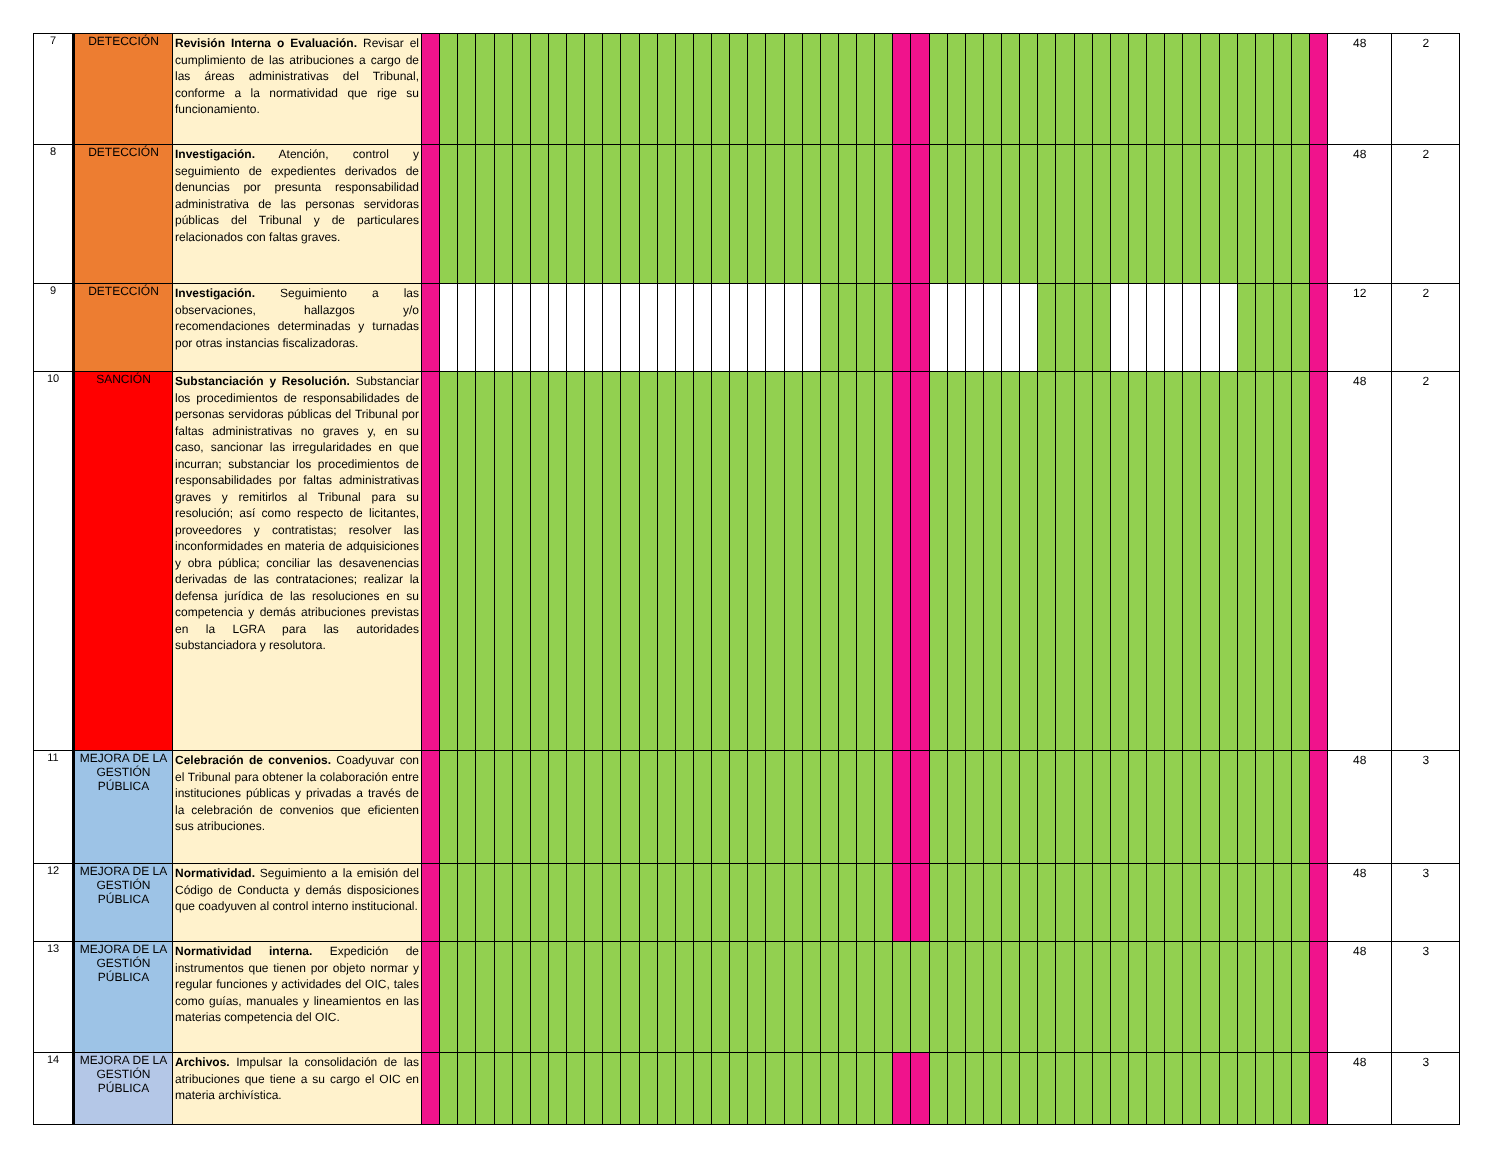| 7 | DETECCIÓN | Revisión Interna o Evaluación. Revisar el cumplimiento de las atribuciones a cargo de las áreas administrativas del Tribunal, conforme a la normatividad que rige su funcionamiento. | | | | | | | | | | | | | | | | | | | | | | | | | | | | | | | | | | | | | | | | | | | | | | | | | | | 48 | 2 |
| 8 | DETECCIÓN | Investigación. Atención, control y seguimiento de expedientes derivados de denuncias por presunta responsabilidad administrativa de las personas servidoras públicas del Tribunal y de particulares relacionados con faltas graves. | | | | | | | | | | | | | | | | | | | | | | | | | | | | | | | | | | | | | | | | | | | | | | | | | | | 48 | 2 |
| 9 | DETECCIÓN | Investigación. Seguimiento a las observaciones, hallazgos y/o recomendaciones determinadas y turnadas por otras instancias fiscalizadoras. | | | | | | | | | | | | | | | | | | | | | | | | | | | | | | | | | | | | | | | | | | | | | | | | | | | 12 | 2 |
| 10 | SANCIÓN | Substanciación y Resolución. Substanciar los procedimientos de responsabilidades de personas servidoras públicas del Tribunal por faltas administrativas no graves y, en su caso, sancionar las irregularidades en que incurran; substanciar los procedimientos de responsabilidades por faltas administrativas graves y remitirlos al Tribunal para su resolución; así como respecto de licitantes, proveedores y contratistas; resolver las inconformidades en materia de adquisiciones y obra pública; conciliar las desavenencias derivadas de las contrataciones; realizar la defensa jurídica de las resoluciones en su competencia y demás atribuciones previstas en la LGRA para las autoridades substanciadora y resolutora. | | | | | | | | | | | | | | | | | | | | | | | | | | | | | | | | | | | | | | | | | | | | | | | | | | | 48 | 2 |
| 11 | MEJORA DE LA GESTIÓN PÚBLICA | Celebración de convenios. Coadyuvar con el Tribunal para obtener la colaboración entre instituciones públicas y privadas a través de la celebración de convenios que eficienten sus atribuciones. | | | | | | | | | | | | | | | | | | | | | | | | | | | | | | | | | | | | | | | | | | | | | | | | | | | 48 | 3 |
| 12 | MEJORA DE LA GESTIÓN PÚBLICA | Normatividad. Seguimiento a la emisión del Código de Conducta y demás disposiciones que coadyuven al control interno institucional. | | | | | | | | | | | | | | | | | | | | | | | | | | | | | | | | | | | | | | | | | | | | | | | | | | | 48 | 3 |
| 13 | MEJORA DE LA GESTIÓN PÚBLICA | Normatividad interna. Expedición de instrumentos que tienen por objeto normar y regular funciones y actividades del OIC, tales como guías, manuales y lineamientos en las materias competencia del OIC. | | | | | | | | | | | | | | | | | | | | | | | | | | | | | | | | | | | | | | | | | | | | | | | | | | | 48 | 3 |
| 14 | MEJORA DE LA GESTIÓN PÚBLICA | Archivos. Impulsar la consolidación de las atribuciones que tiene a su cargo el OIC en materia archivística. | | | | | | | | | | | | | | | | | | | | | | | | | | | | | | | | | | | | | | | | | | | | | | | | | | | 48 | 3 |